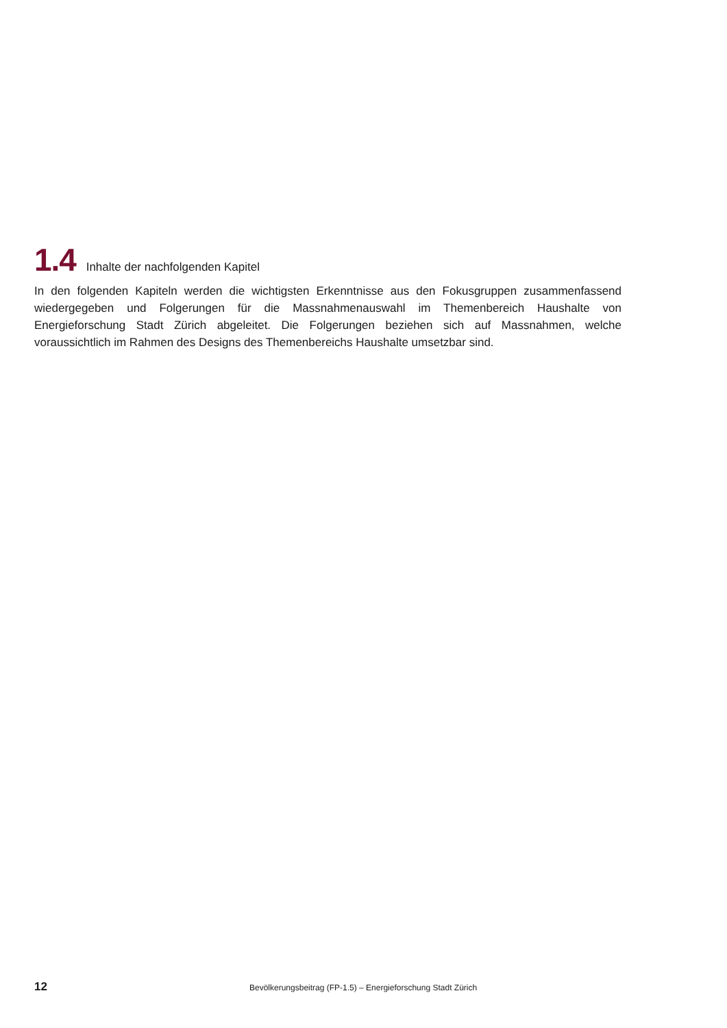1.4 Inhalte der nachfolgenden Kapitel
In den folgenden Kapiteln werden die wichtigsten Erkenntnisse aus den Fokusgruppen zusammenfassend wiedergegeben und Folgerungen für die Massnahmenauswahl im Themenbereich Haushalte von Energieforschung Stadt Zürich abgeleitet. Die Folgerungen beziehen sich auf Massnahmen, welche voraussichtlich im Rahmen des Designs des Themenbereichs Haushalte umsetzbar sind.
12 Bevölkerungsbeitrag (FP-1.5) – Energieforschung Stadt Zürich